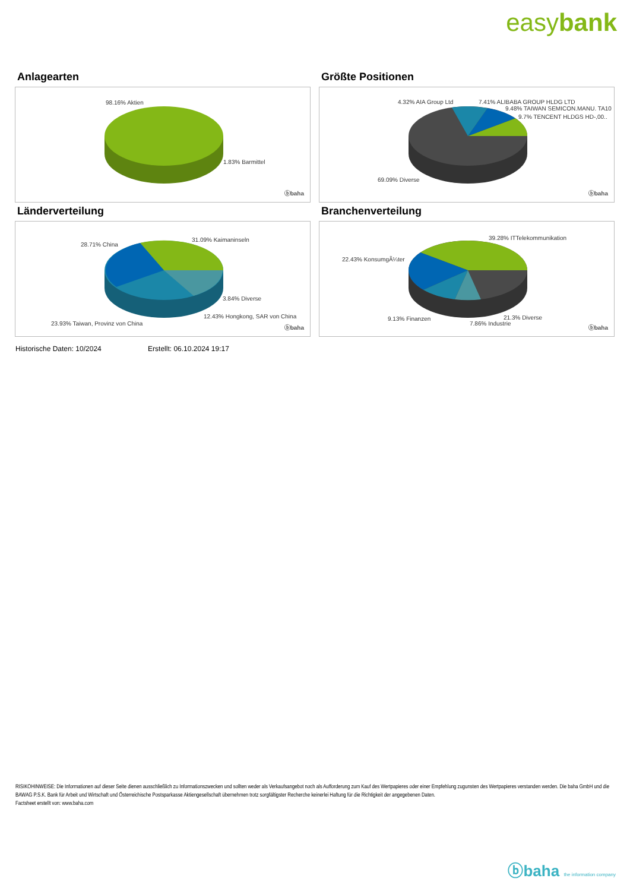easybank
Anlagearten
98.16% Aktien
1.83% Barmittel
ⓑbaha
Größte Positionen
4.32% AIA Group Ltd 7.41% ALIBABA GROUP HLDG LTD
9.48% TAIWAN SEMICON.MANU. TA10
9.7% TENCENT HLDGS HD-,00..
69.09% Diverse
ⓑbaha
Länderverteilung
28.71% China
31.09% Kaimaninseln
3.84% Diverse
12.43% Hongkong, SAR von China
23.93% Taiwan, Provinz von China
ⓑbaha
Branchenverteilung
22.43% KonsumgÃ¼ter
39.28% ITTelekommunikation
9.13% Finanzen 21.3% Diverse
7.86% Industrie
ⓑbaha
Historische Daten: 10/2024 Erstellt: 06.10.2024 19:17
RISIKOHINWEISE: Die Informationen auf dieser Seite dienen ausschließlich zu Informationszwecken und sollten weder als Verkaufsangebot noch als Aufforderung zum Kauf des Wertpapieres oder einer Empfehlung zugunsten des Wertpapieres verstanden werden. Die baha GmbH und die BAWAG P.S.K. Bank für Arbeit und Wirtschaft und Österreichische Postsparkasse Aktiengesellschaft übernehmen trotz sorgfältigster Recherche keinerlei Haftung für die Richtigkeit der angegebenen Daten.
Factsheet erstellt von: www.baha.com
ⓑbaha the information company